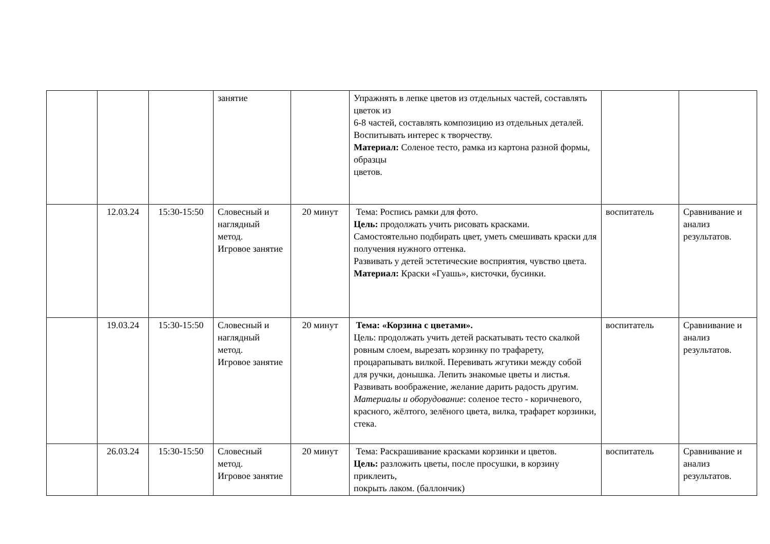| | | | занятие | | Упражнять в лепке цветов из отдельных частей, составлять цветок из 6-8 частей, составлять композицию из отдельных деталей. Воспитывать интерес к творчеству. Материал: Соленое тесто, рамка из картона разной формы, образцы цветов. | | |
| | 12.03.24 | 15:30-15:50 | Словесный и наглядный метод. Игровое занятие | 20 минут | Тема: Роспись рамки для фото. Цель: продолжать учить рисовать красками. Самостоятельно подбирать цвет, уметь смешивать краски для получения нужного оттенка. Развивать у детей эстетические восприятия, чувство цвета. Материал: Краски «Гуашь», кисточки, бусинки. | воспитатель | Сравнивание и анализ результатов. |
| | 19.03.24 | 15:30-15:50 | Словесный и наглядный метод. Игровое занятие | 20 минут | Тема: «Корзина с цветами». Цель: продолжать учить детей раскатывать тесто скалкой ровным слоем, вырезать корзинку по трафарету, процарапывать вилкой. Перевивать жгутики между собой для ручки, донышка. Лепить знакомые цветы и листья. Развивать воображение, желание дарить радость другим. Материалы и оборудование : соленое тесто - коричневого, красного, жёлтого, зелёного цвета, вилка, трафарет корзинки, стека. | воспитатель | Сравнивание и анализ результатов. |
| | 26.03.24 | 15:30-15:50 | Словесный метод. Игровое занятие | 20 минут | Тема: Раскрашивание красками корзинки и цветов. Цель: разложить цветы, после просушки, в корзину приклеить, покрыть лаком. (баллончик) | воспитатель | Сравнивание и анализ результатов. |